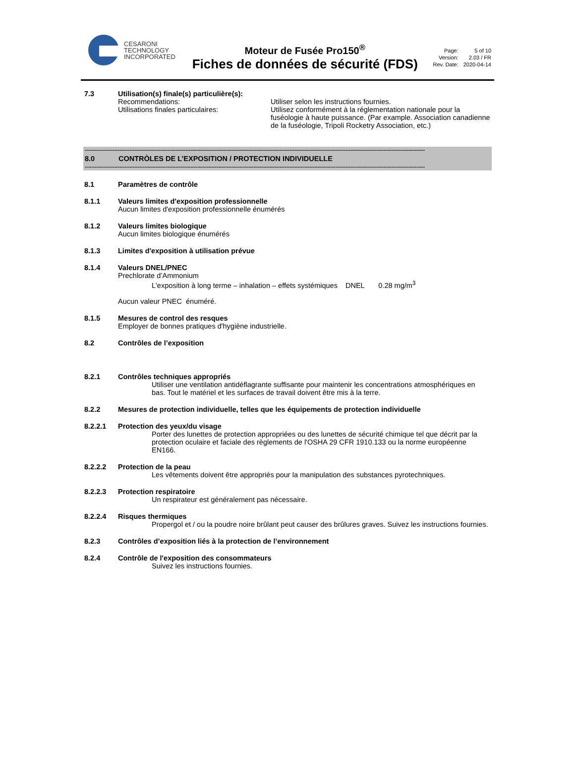CESARONI
TECHNOLOGY
INCORPORATED
Moteur de Fusée Pro150<sup>®</sup>
Fiches de données de sécurité (FDS)
| Page: | 5 of 10 |
| Version: | 2.03 / FR |
| Rev. Date: | 2020-04-14 |
7.3 Utilisation(s) finale(s) particulière(s):
Recommendations:
Utilisations finales particulaires:
Utiliser selon les instructions fournies.
Utilisez conformément à la réglementation nationale pour la fuséologie à haute puissance. (Par example. Association canadienne de la fuséologie, Tripoli Rocketry Association, etc.)
--------------------------------------------------------------------------------------------------------------------------------------------------------------------------------------------------------------
8.0 CONTRÒLES DE L’EXPOSITION / PROTECTION INDIVIDUELLE
--------------------------------------------------------------------------------------------------------------------------------------------------------------------------------------------------------------
8.1 Paramètres de contrôle
8.1.1 Valeurs limites d'exposition professionnelle
Aucun limites d'exposition professionnelle énumérés
8.1.2 Valeurs limites biologique
Aucun limites biologique énumérés
8.1.3 Limites d'exposition à utilisation prévue
8.1.4 Valeurs DNEL/PNEC
Prechlorate d’Ammonium
L'exposition à long terme – inhalation – effets systémiques DNEL 0.28 mg/m<sup>3</sup>
Aucun valeur PNEC énuméré.
8.1.5 Mesures de control des resques
Employer de bonnes pratiques d'hygiène industrielle.
8.2 Contrôles de l’exposition
8.2.1 Contrôles techniques appropriés
Utiliser une ventilation antidéflagrante suffisante pour maintenir les concentrations atmosphériques en bas. Tout le matériel et les surfaces de travail doivent être mis à la terre.
8.2.2 Mesures de protection individuelle, telles que les équipements de protection individuelle
8.2.2.1 Protection des yeux/du visage
Porter des lunettes de protection appropriées ou des lunettes de sécurité chimique tel que décrit par la protection oculaire et faciale des règlements de l'OSHA 29 CFR 1910.133 ou la norme européenne EN166.
8.2.2.2 Protection de la peau
Les vêtements doivent être appropriés pour la manipulation des substances pyrotechniques.
8.2.2.3 Protection respiratoire
Un respirateur est généralement pas nécessaire.
8.2.2.4 Risques thermiques
Propergol et / ou la poudre noire brûlant peut causer des brûlures graves. Suivez les instructions fournies.
8.2.3 Contrôles d’exposition liés à la protection de l’environnement
8.2.4 Contrôle de l'exposition des consommateurs
Suivez les instructions fournies.